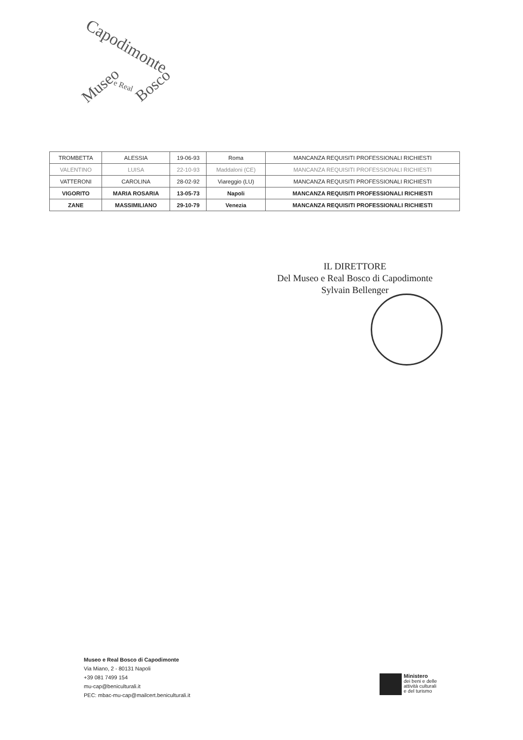Capodimonte
Museo e Real Bosco
| TROMBETTA | ALESSIA | 19-06-93 | Roma | MANCANZA REQUISITI PROFESSIONALI RICHIESTI |
| VALENTINO | LUISA | 22-10-93 | Maddaloni (CE) | MANCANZA REQUISITI PROFESSIONALI RICHIESTI |
| VATTERONI | CAROLINA | 28-02-92 | Viareggio (LU) | MANCANZA REQUISITI PROFESSIONALI RICHIESTI |
| VIGORITO | MARIA ROSARIA | 13-05-73 | Napoli | MANCANZA REQUISITI PROFESSIONALI RICHIESTI |
| ZANE | MASSIMILIANO | 29-10-79 | Venezia | MANCANZA REQUISITI PROFESSIONALI RICHIESTI |
IL DIRETTORE
Del Museo e Real Bosco di Capodimonte
Sylvain Bellenger
Museo e Real Bosco di Capodimonte
Via Miano, 2 - 80131 Napoli
+39 081 7499 154
mu-cap@beniculturali.it
PEC: mbac-mu-cap@mailcert.beniculturali.it
Ministero
dei beni e delle
attività culturali
e del turismo